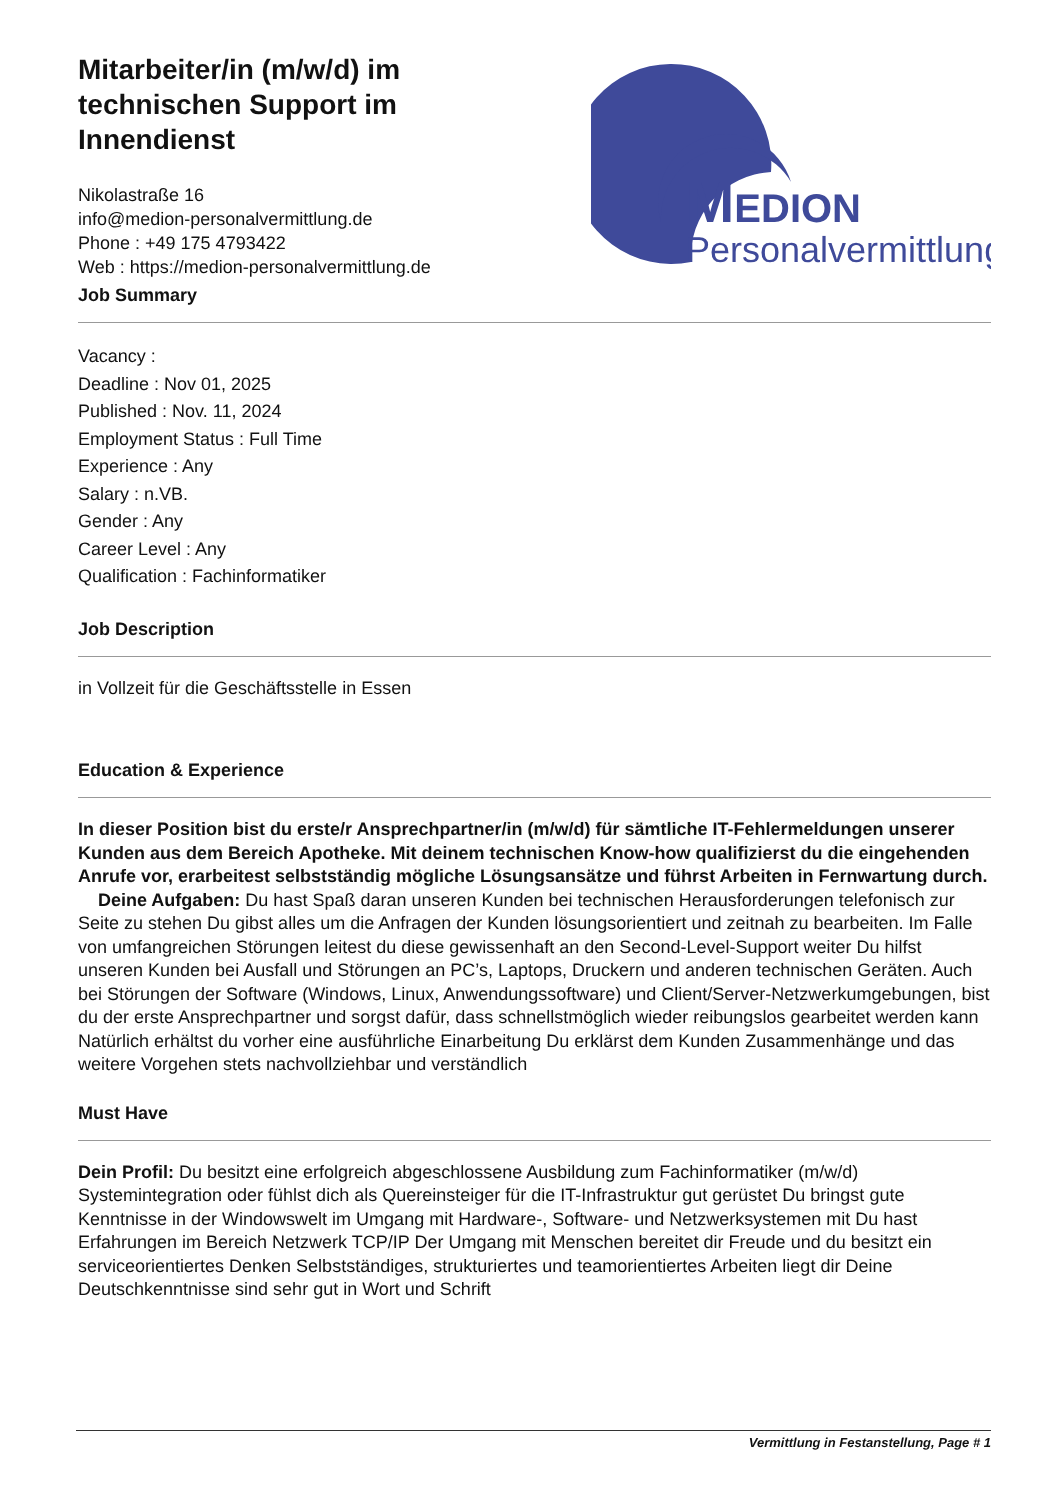Mitarbeiter/in (m/w/d) im technischen Support im Innendienst
Nikolastraße 16
info@medion-personalvermittlung.de
Phone : +49 175 4793422
Web : https://medion-personalvermittlung.de
Job Summary
MEDION
Personalvermittlung
Vacancy :
Deadline : Nov 01, 2025
Published : Nov. 11, 2024
Employment Status : Full Time
Experience : Any
Salary : n.VB.
Gender : Any
Career Level : Any
Qualification : Fachinformatiker
Job Description
in Vollzeit für die Geschäftsstelle in Essen
Education & Experience
In dieser Position bist du erste/r Ansprechpartner/in (m/w/d) für sämtliche IT-Fehlermeldungen unserer Kunden aus dem Bereich Apotheke. Mit deinem technischen Know-how qualifizierst du die eingehenden Anrufe vor, erarbeitest selbstständig mögliche Lösungsansätze und führst Arbeiten in Fernwartung durch. Deine Aufgaben: Du hast Spaß daran unseren Kunden bei technischen Herausforderungen telefonisch zur Seite zu stehen Du gibst alles um die Anfragen der Kunden lösungsorientiert und zeitnah zu bearbeiten. Im Falle von umfangreichen Störungen leitest du diese gewissenhaft an den Second-Level-Support weiter Du hilfst unseren Kunden bei Ausfall und Störungen an PC’s, Laptops, Druckern und anderen technischen Geräten. Auch bei Störungen der Software (Windows, Linux, Anwendungssoftware) und Client/Server-Netzwerkumgebungen, bist du der erste Ansprechpartner und sorgst dafür, dass schnellstmöglich wieder reibungslos gearbeitet werden kann Natürlich erhältst du vorher eine ausführliche Einarbeitung Du erklärst dem Kunden Zusammenhänge und das weitere Vorgehen stets nachvollziehbar und verständlich
Must Have
Dein Profil: Du besitzt eine erfolgreich abgeschlossene Ausbildung zum Fachinformatiker (m/w/d) Systemintegration oder fühlst dich als Quereinsteiger für die IT-Infrastruktur gut gerüstet Du bringst gute Kenntnisse in der Windowswelt im Umgang mit Hardware-, Software- und Netzwerksystemen mit Du hast Erfahrungen im Bereich Netzwerk TCP/IP Der Umgang mit Menschen bereitet dir Freude und du besitzt ein serviceorientiertes Denken Selbstständiges, strukturiertes und teamorientiertes Arbeiten liegt dir Deine Deutschkenntnisse sind sehr gut in Wort und Schrift
Vermittlung in Festanstellung, Page # 1